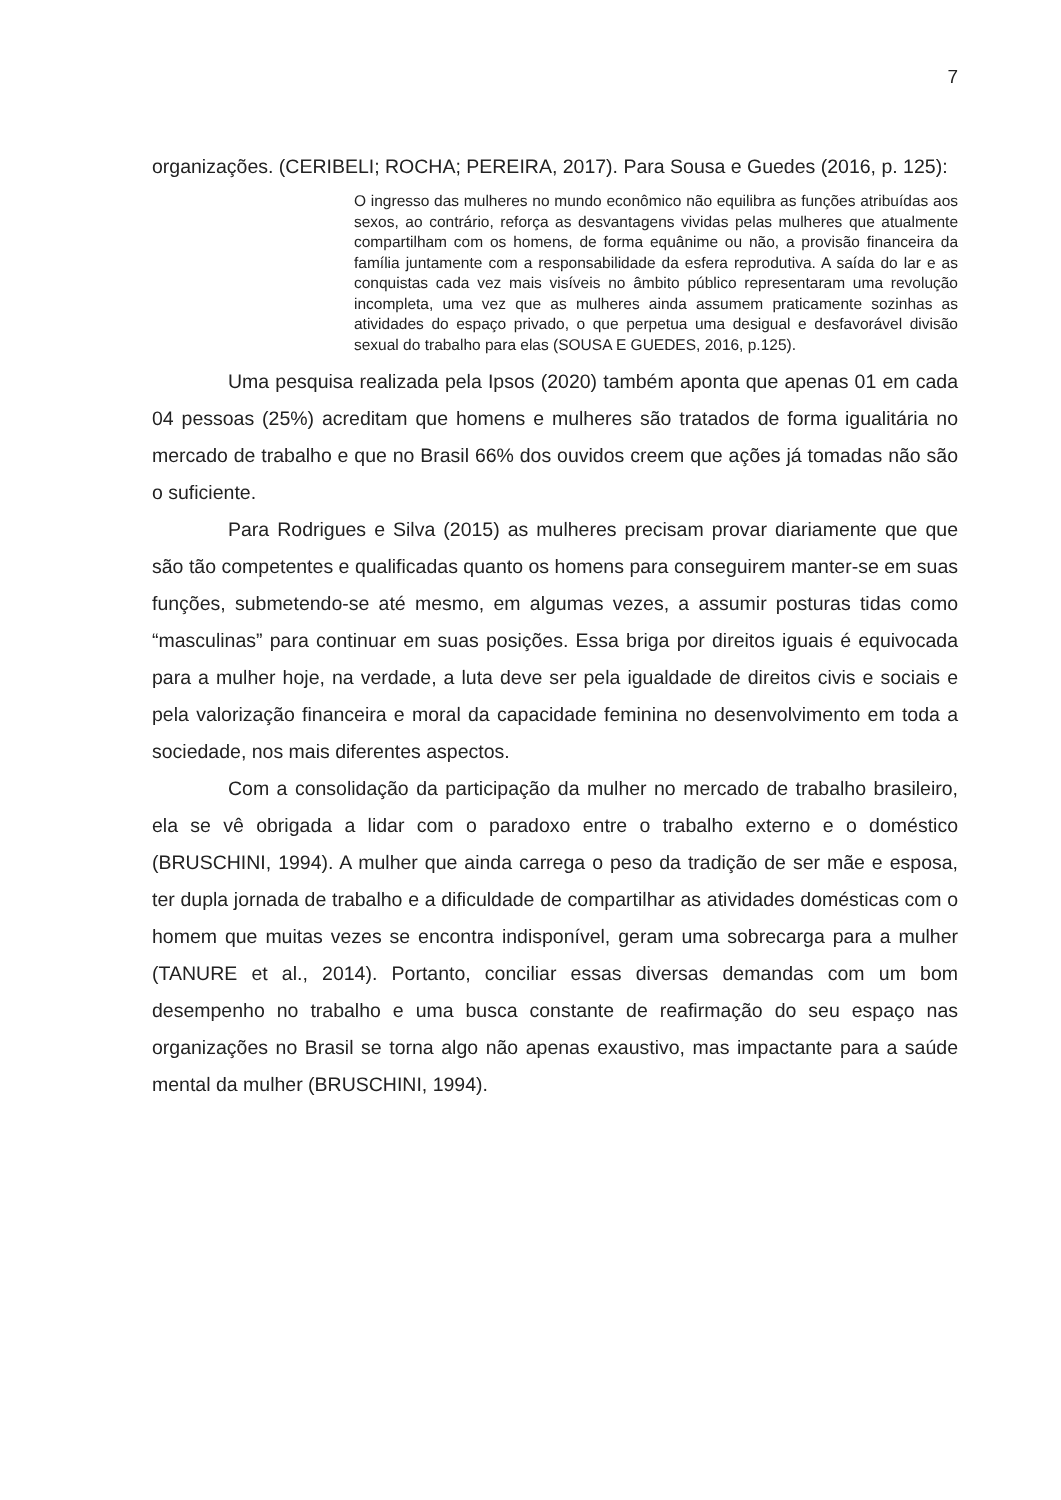7
organizações. (CERIBELI; ROCHA; PEREIRA, 2017). Para Sousa e Guedes (2016, p. 125):
O ingresso das mulheres no mundo econômico não equilibra as funções atribuídas aos sexos, ao contrário, reforça as desvantagens vividas pelas mulheres que atualmente compartilham com os homens, de forma equânime ou não, a provisão financeira da família juntamente com a responsabilidade da esfera reprodutiva. A saída do lar e as conquistas cada vez mais visíveis no âmbito público representaram uma revolução incompleta, uma vez que as mulheres ainda assumem praticamente sozinhas as atividades do espaço privado, o que perpetua uma desigual e desfavorável divisão sexual do trabalho para elas (SOUSA E GUEDES, 2016, p.125).
Uma pesquisa realizada pela Ipsos (2020) também aponta que apenas 01 em cada 04 pessoas (25%) acreditam que homens e mulheres são tratados de forma igualitária no mercado de trabalho e que no Brasil 66% dos ouvidos creem que ações já tomadas não são o suficiente.
Para Rodrigues e Silva (2015) as mulheres precisam provar diariamente que que são tão competentes e qualificadas quanto os homens para conseguirem manter-se em suas funções, submetendo-se até mesmo, em algumas vezes, a assumir posturas tidas como “masculinas” para continuar em suas posições. Essa briga por direitos iguais é equivocada para a mulher hoje, na verdade, a luta deve ser pela igualdade de direitos civis e sociais e pela valorização financeira e moral da capacidade feminina no desenvolvimento em toda a sociedade, nos mais diferentes aspectos.
Com a consolidação da participação da mulher no mercado de trabalho brasileiro, ela se vê obrigada a lidar com o paradoxo entre o trabalho externo e o doméstico (BRUSCHINI, 1994). A mulher que ainda carrega o peso da tradição de ser mãe e esposa, ter dupla jornada de trabalho e a dificuldade de compartilhar as atividades domésticas com o homem que muitas vezes se encontra indisponível, geram uma sobrecarga para a mulher (TANURE et al., 2014). Portanto, conciliar essas diversas demandas com um bom desempenho no trabalho e uma busca constante de reafirmação do seu espaço nas organizações no Brasil se torna algo não apenas exaustivo, mas impactante para a saúde mental da mulher (BRUSCHINI, 1994).